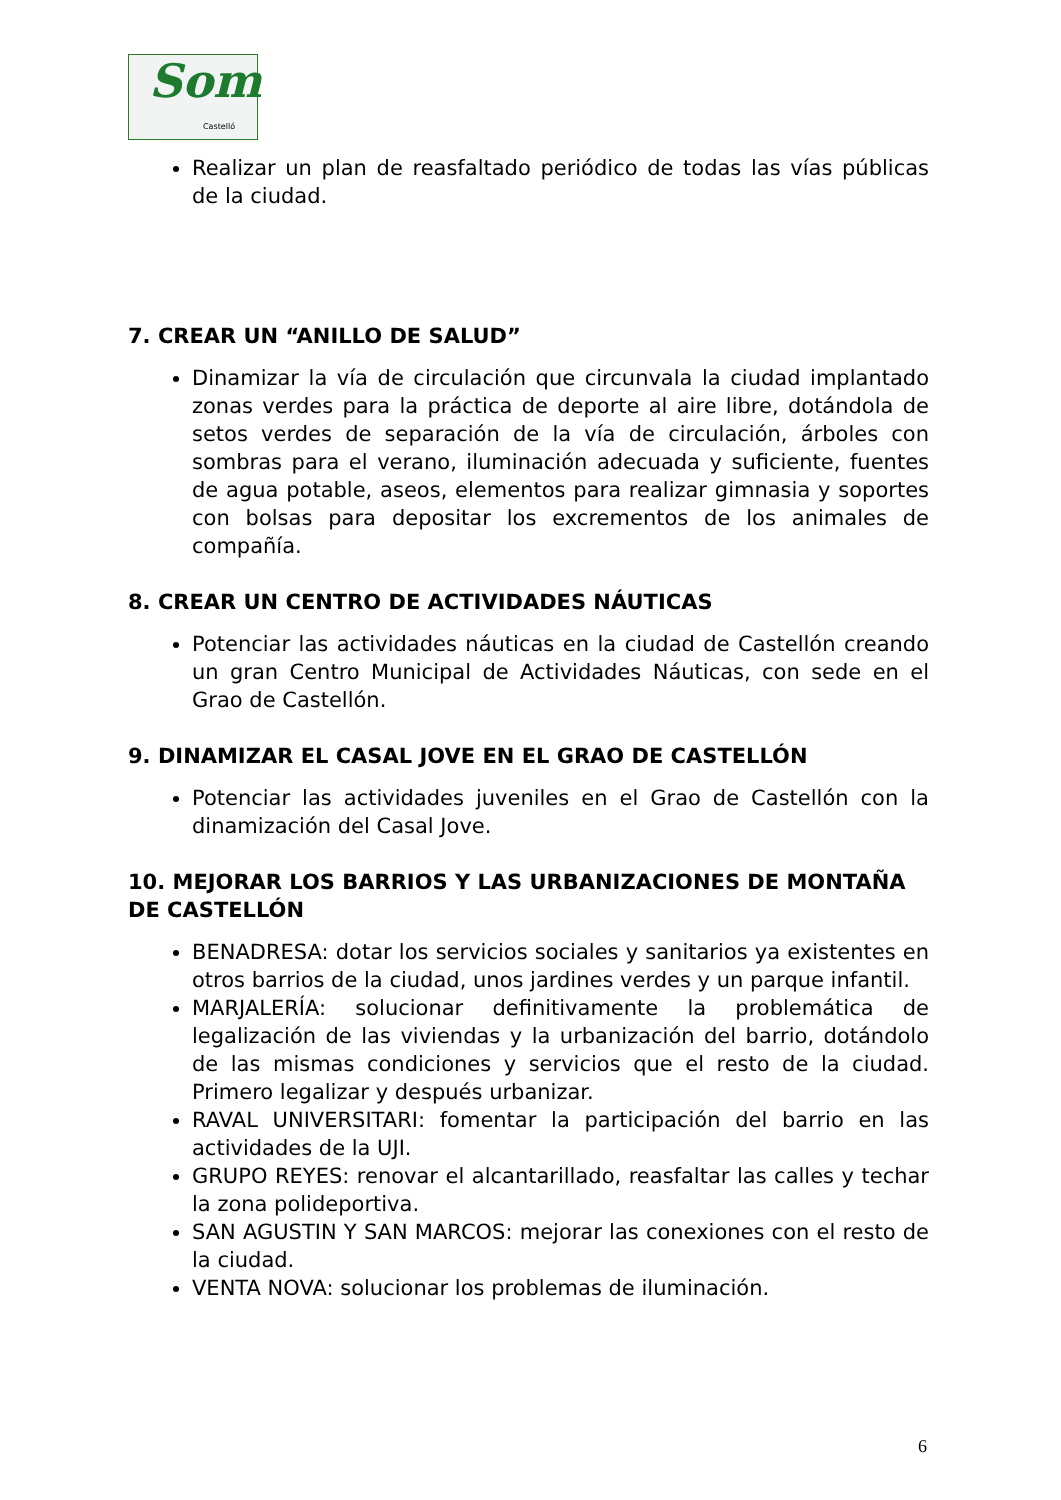Som Castelló
Realizar un plan de reasfaltado periódico de todas las vías públicas de la ciudad.
7. CREAR UN “ANILLO DE SALUD”
Dinamizar la vía de circulación que circunvala la ciudad implantado zonas verdes para la práctica de deporte al aire libre, dotándola de setos verdes de separación de la vía de circulación, árboles con sombras para el verano, iluminación adecuada y suficiente, fuentes de agua potable, aseos, elementos para realizar gimnasia y soportes con bolsas para depositar los excrementos de los animales de compañía.
8. CREAR UN CENTRO DE ACTIVIDADES NÁUTICAS
Potenciar las actividades náuticas en la ciudad de Castellón creando un gran Centro Municipal de Actividades Náuticas, con sede en el Grao de Castellón.
9. DINAMIZAR EL CASAL JOVE EN EL GRAO DE CASTELLÓN
Potenciar las actividades juveniles en el Grao de Castellón con la dinamización del Casal Jove.
10. MEJORAR LOS BARRIOS Y LAS URBANIZACIONES DE MONTAÑA DE CASTELLÓN
BENADRESA: dotar los servicios sociales y sanitarios ya existentes en otros barrios de la ciudad, unos jardines verdes y un parque infantil.
MARJALERÍA: solucionar definitivamente la problemática de legalización de las viviendas y la urbanización del barrio, dotándolo de las mismas condiciones y servicios que el resto de la ciudad. Primero legalizar y después urbanizar.
RAVAL UNIVERSITARI: fomentar la participación del barrio en las actividades de la UJI.
GRUPO REYES: renovar el alcantarillado, reasfaltar las calles y techar la zona polideportiva.
SAN AGUSTIN Y SAN MARCOS: mejorar las conexiones con el resto de la ciudad.
VENTA NOVA: solucionar los problemas de iluminación.
6